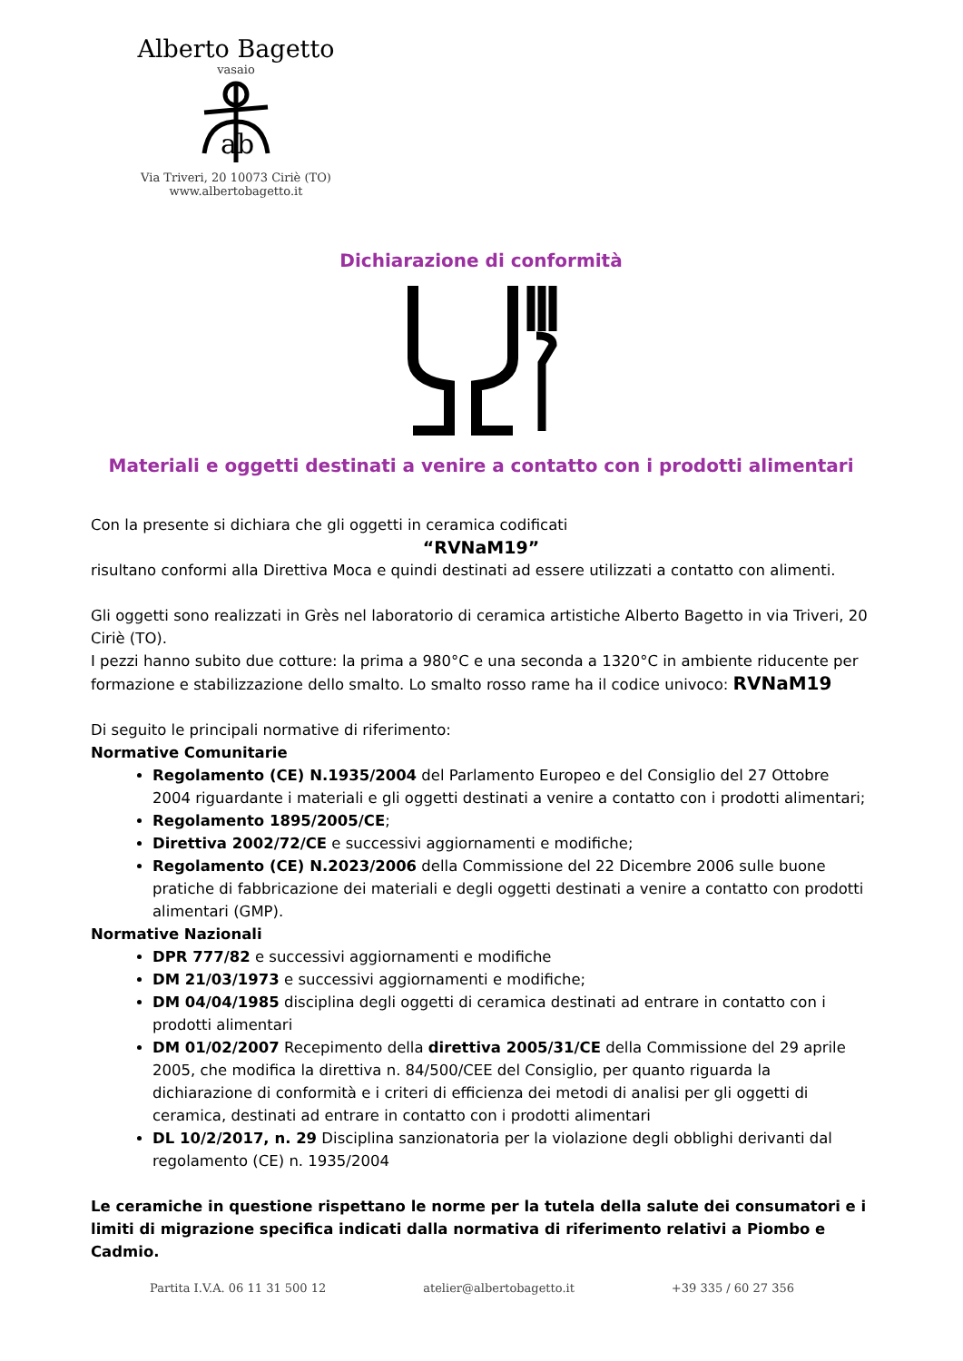Alberto Bagetto
vasaio
ab
Via Triveri, 20 10073 Ciriè (TO)
www.albertobagetto.it
Dichiarazione di conformità
Materiali e oggetti destinati a venire a contatto con i prodotti alimentari
Con la presente si dichiara che gli oggetti in ceramica codificati
“RVNaM19”
risultano conformi alla Direttiva Moca e quindi destinati ad essere utilizzati a contatto con alimenti.
Gli oggetti sono realizzati in Grès nel laboratorio di ceramica artistiche Alberto Bagetto in via Triveri, 20 Ciriè (TO).
I pezzi hanno subito due cotture: la prima a 980°C e una seconda a 1320°C in ambiente riducente per formazione e stabilizzazione dello smalto. Lo smalto rosso rame ha il codice univoco: RVNaM19
Di seguito le principali normative di riferimento:
Normative Comunitarie
Regolamento (CE) N.1935/2004 del Parlamento Europeo e del Consiglio del 27 Ottobre 2004 riguardante i materiali e gli oggetti destinati a venire a contatto con i prodotti alimentari;
Regolamento 1895/2005/CE;
Direttiva 2002/72/CE e successivi aggiornamenti e modifiche;
Regolamento (CE) N.2023/2006 della Commissione del 22 Dicembre 2006 sulle buone pratiche di fabbricazione dei materiali e degli oggetti destinati a venire a contatto con prodotti alimentari (GMP).
Normative Nazionali
DPR 777/82 e successivi aggiornamenti e modifiche
DM 21/03/1973 e successivi aggiornamenti e modifiche;
DM 04/04/1985 disciplina degli oggetti di ceramica destinati ad entrare in contatto con i prodotti alimentari
DM 01/02/2007 Recepimento della direttiva 2005/31/CE della Commissione del 29 aprile 2005, che modifica la direttiva n. 84/500/CEE del Consiglio, per quanto riguarda la dichiarazione di conformità e i criteri di efficienza dei metodi di analisi per gli oggetti di ceramica, destinati ad entrare in contatto con i prodotti alimentari
DL 10/2/2017, n. 29 Disciplina sanzionatoria per la violazione degli obblighi derivanti dal regolamento (CE) n. 1935/2004
Le ceramiche in questione rispettano le norme per la tutela della salute dei consumatori e i limiti di migrazione specifica indicati dalla normativa di riferimento relativi a Piombo e Cadmio.
Partita I.V.A. 06 11 31 500 12 atelier@albertobagetto.it +39 335 / 60 27 356